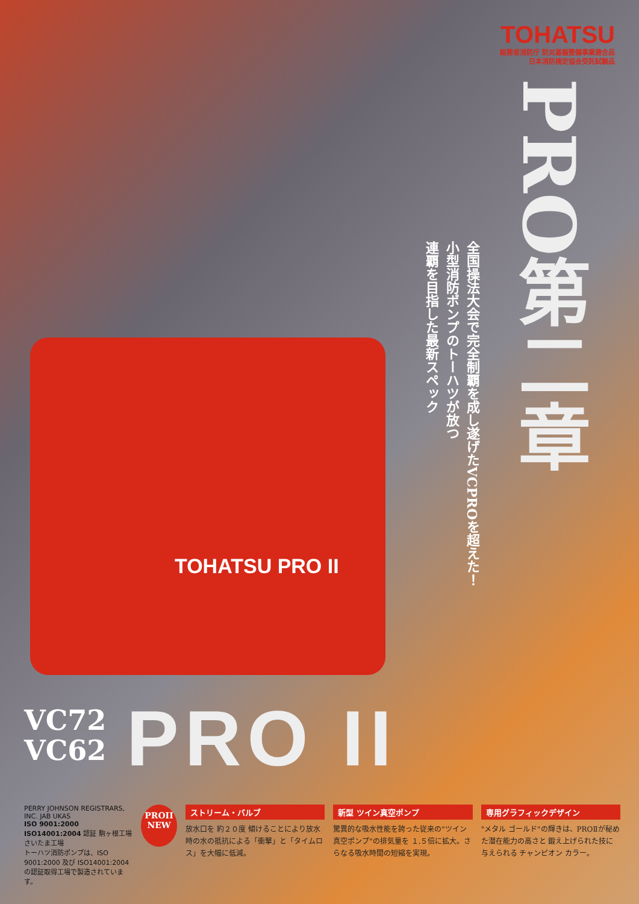TOHATSU
総務省消防庁 防災基盤整備事業適合品
日本消防検定協会受託試験品
PRO第二章
全国操法大会で完全制覇を成し遂げたVCPROを超えた！
小型消防ポンプのトーハツが放つ
連覇を目指した最新スペック
TOHATSU PRO II
VC72
VC62
PRO II
PERRY JOHNSON REGISTRARS, INC. JAB UKAS
ISO 9001:2000
ISO14001:2004 認証 駒ヶ根工場 さいたま工場
トーハツ消防ポンプは、ISO 9001:2000 及び ISO14001:2004 の認証取得工場で製造されています。
PROII
NEW
ストリーム・バルブ
放水口を 約２０度 傾けることにより放水時の水の抵抗による「衝撃」と「タイムロス」を大幅に低減。
新型 ツイン真空ポンプ
驚異的な吸水性能を誇った従来の"ツイン真空ポンプ"の排気量を １.５倍に拡大。さらなる吸水時間の短縮を実現。
専用グラフィックデザイン
"メタル ゴールド"の輝きは、PROⅡが秘めた潜在能力の高さと 鍛え上げられた技に与えられる チャンピオン カラー。